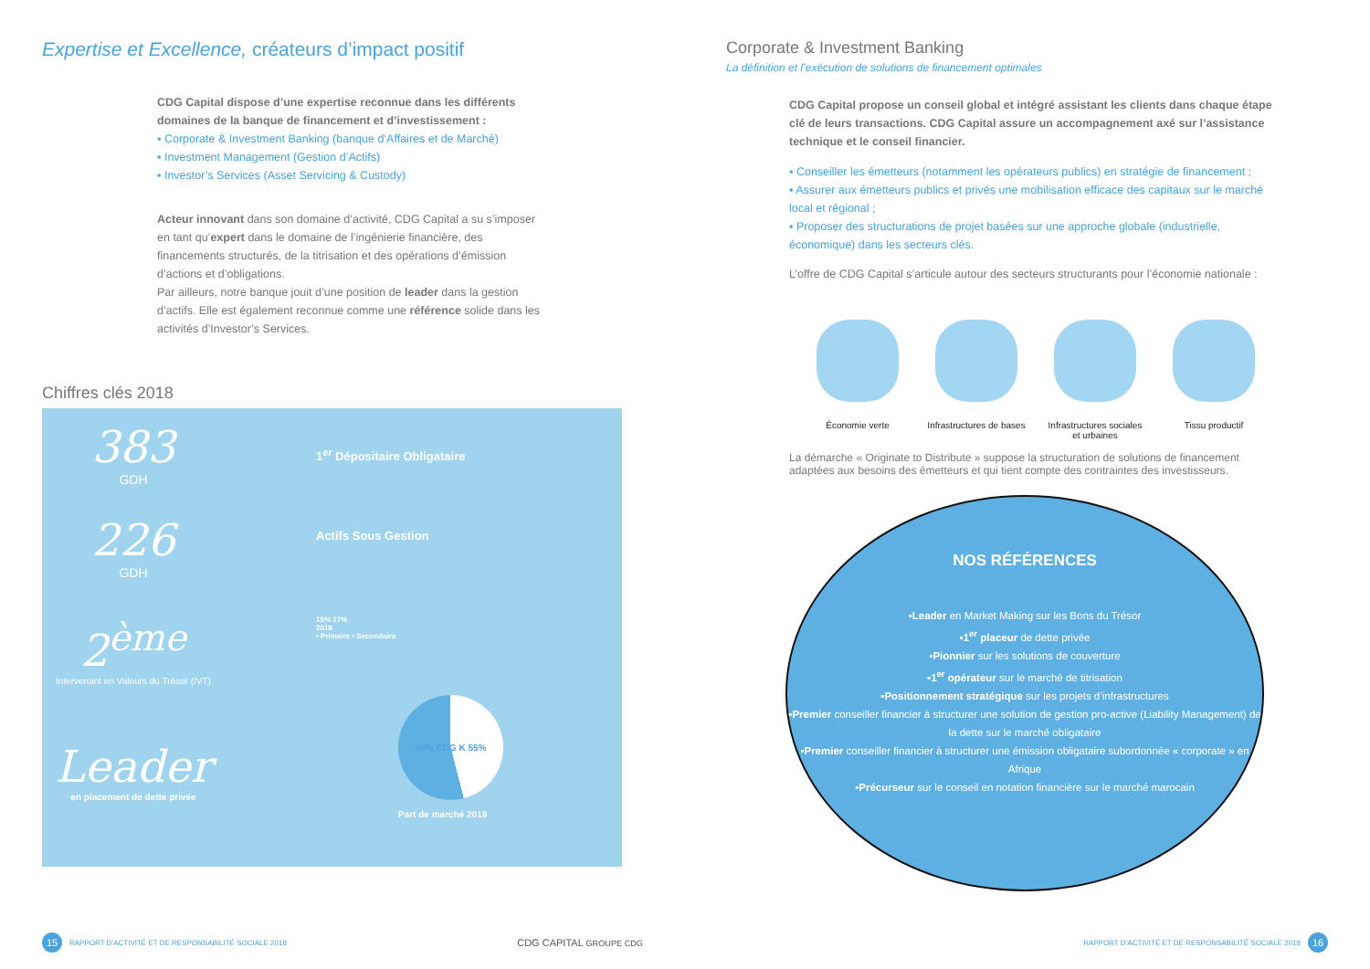Expertise et Excellence, créateurs d’impact positif
CDG Capital dispose d’une expertise reconnue dans les différents domaines de la banque de financement et d’investissement :
▪ Corporate & Investment Banking (banque d’Affaires et de Marché)
▪ Investment Management (Gestion d’Actifs)
▪ Investor’s Services (Asset Servicing & Custody)
Acteur innovant dans son domaine d’activité, CDG Capital a su s’imposer en tant qu’expert dans le domaine de l’ingénierie financière, des financements structurés, de la titrisation et des opérations d’émission d’actions et d’obligations.
Par ailleurs, notre banque jouit d’une position de leader dans la gestion d’actifs. Elle est également reconnue comme une référence solide dans les activités d’Investor’s Services.
Chiffres clés 2018
383
GDH
226
GDH
2<sup>ème</sup>
Intervenant en Valeurs du Trésor (IVT)
Leader
en placement de dette privée
1<sup>er</sup> Dépositaire Obligataire
Actifs Sous Gestion
15% 17%
2018
▪ Primaire ▪ Secondaire
46% CDG K 55%
Part de marché 2018
15 RAPPORT D’ACTIVITÉ ET DE RESPONSABILITÉ SOCIALE 2018 CDG CAPITAL GROUPE CDG
Corporate & Investment Banking
La définition et l’exécution de solutions de financement optimales
CDG Capital propose un conseil global et intégré assistant les clients dans chaque étape clé de leurs transactions. CDG Capital assure un accompagnement axé sur l’assistance technique et le conseil financier.
▪ Conseiller les émetteurs (notamment les opérateurs publics) en stratégie de financement ;
▪ Assurer aux émetteurs publics et privés une mobilisation efficace des capitaux sur le marché local et régional ;
▪ Proposer des structurations de projet basées sur une approche globale (industrielle, économique) dans les secteurs clés.
L’offre de CDG Capital s’articule autour des secteurs structurants pour l’économie nationale :
Économie verte Infrastructures de bases
Infrastructures sociales et urbaines
Tissu productif
La démarche « Originate to Distribute » suppose la structuration de solutions de financement adaptées aux besoins des émetteurs et qui tient compte des contraintes des investisseurs.
NOS RÉFÉRENCES
▪Leader en Market Making sur les Bons du Trésor
▪1<sup>er</sup> placeur de dette privée
▪Pionnier sur les solutions de couverture
▪1<sup>er</sup> opérateur sur le marché de titrisation
▪Positionnement stratégique sur les projets d’infrastructures
▪Premier conseiller financier à structurer une solution de gestion pro-active (Liability Management) de la dette sur le marché obligataire
▪Premier conseiller financier à structurer une émission obligataire subordonnée « corporate » en Afrique
▪Précurseur sur le conseil en notation financière sur le marché marocain
RAPPORT D’ACTIVITÉ ET DE RESPONSABILITÉ SOCIALE 2018 16